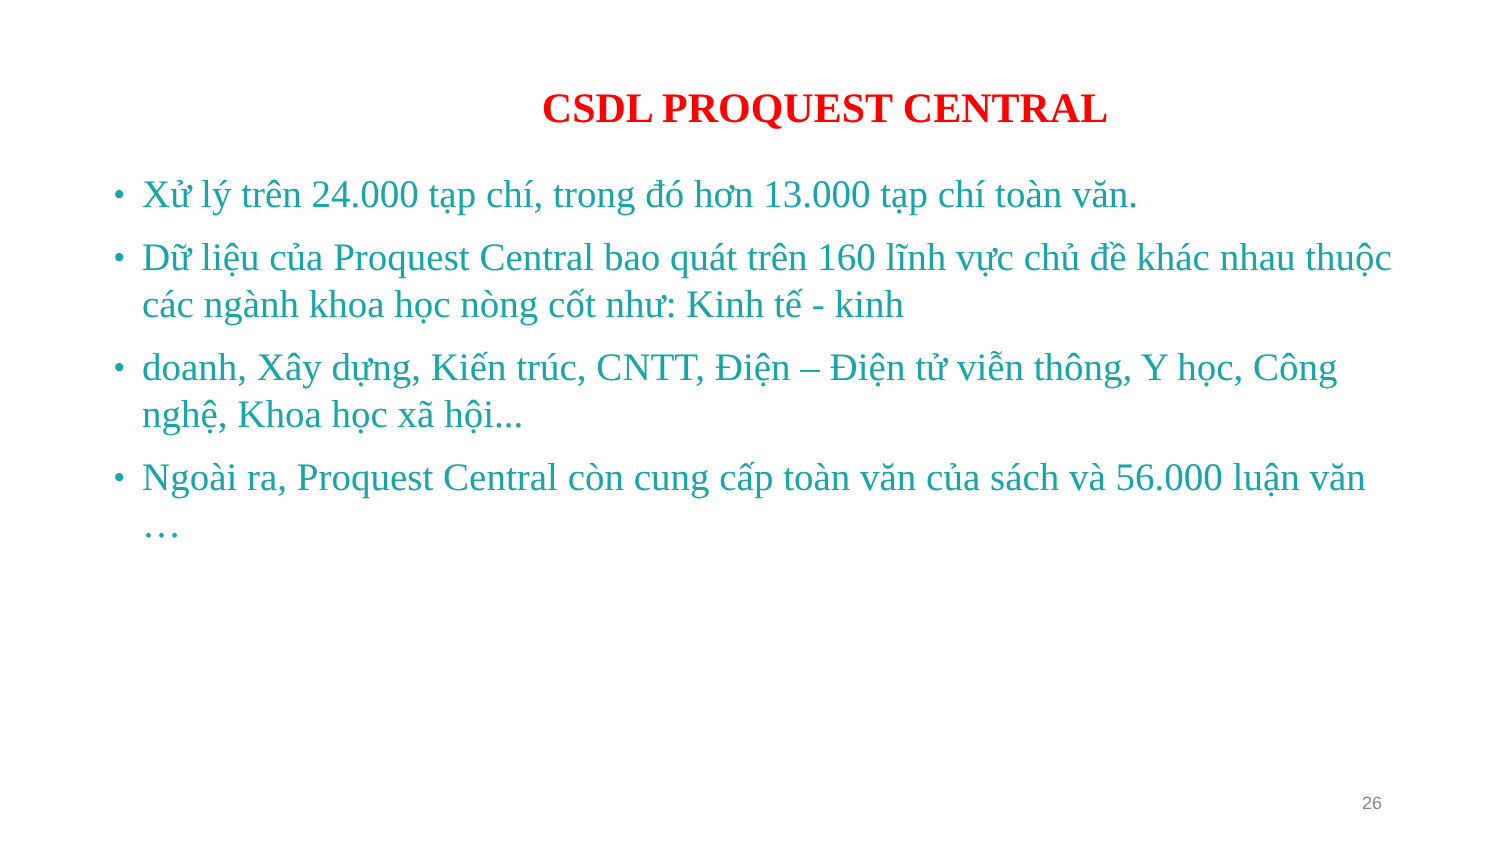CSDL PROQUEST CENTRAL
• Xử lý trên 24.000 tạp chí, trong đó hơn 13.000 tạp chí toàn văn.
• Dữ liệu của Proquest Central bao quát trên 160 lĩnh vực chủ đề khác nhau thuộc các ngành khoa học nòng cốt như: Kinh tế - kinh
• doanh, Xây dựng, Kiến trúc, CNTT, Điện – Điện tử viễn thông, Y học, Công nghệ, Khoa học xã hội...
• Ngoài ra, Proquest Central còn cung cấp toàn văn của sách và 56.000 luận văn …
26